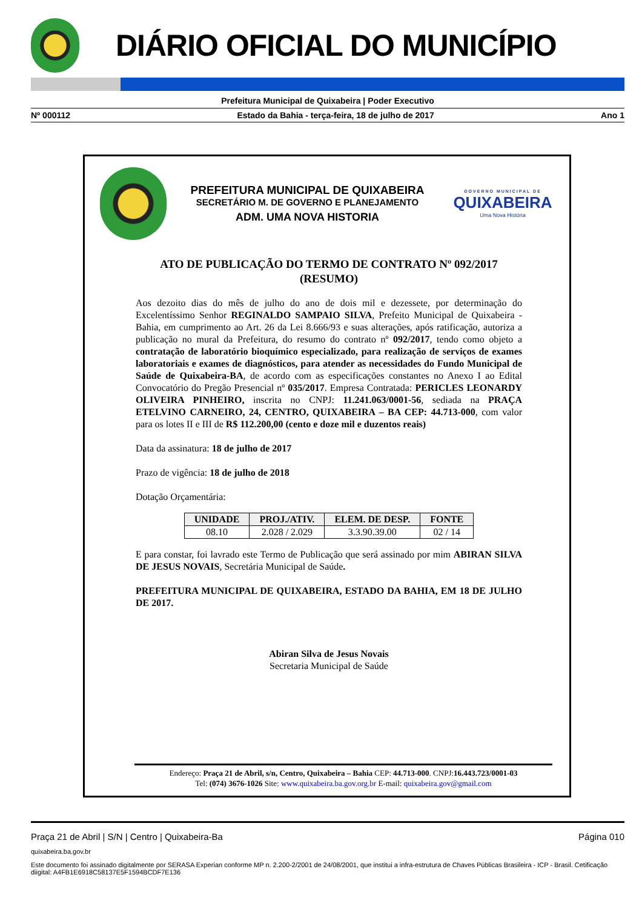DIÁRIO OFICIAL DO MUNICÍPIO
Prefeitura Municipal de Quixabeira | Poder Executivo
Nº 000112 Estado da Bahia - terça-feira, 18 de julho de 2017 Ano 1
PREFEITURA MUNICIPAL DE QUIXABEIRA
SECRETÁRIO M. DE GOVERNO E PLANEJAMENTO
ADM. UMA NOVA HISTORIA
GOVERNO MUNICIPAL DE
QUIXABEIRA
Uma Nova História
ATO DE PUBLICAÇÃO DO TERMO DE CONTRATO Nº 092/2017
(RESUMO)
Aos dezoito dias do mês de julho do ano de dois mil e dezessete, por determinação do Excelentíssimo Senhor REGINALDO SAMPAIO SILVA, Prefeito Municipal de Quixabeira - Bahia, em cumprimento ao Art. 26 da Lei 8.666/93 e suas alterações, após ratificação, autoriza a publicação no mural da Prefeitura, do resumo do contrato nº 092/2017, tendo como objeto a contratação de laboratório bioquímico especializado, para realização de serviços de exames laboratoriais e exames de diagnósticos, para atender as necessidades do Fundo Municipal de Saúde de Quixabeira-BA, de acordo com as especificações constantes no Anexo I ao Edital Convocatório do Pregão Presencial nº 035/2017. Empresa Contratada: PERICLES LEONARDY OLIVEIRA PINHEIRO, inscrita no CNPJ: 11.241.063/0001-56, sediada na PRAÇA ETELVINO CARNEIRO, 24, CENTRO, QUIXABEIRA – BA CEP: 44.713-000, com valor para os lotes II e III de R$ 112.200,00 (cento e doze mil e duzentos reais)
Data da assinatura: 18 de julho de 2017
Prazo de vigência: 18 de julho de 2018
Dotação Orçamentária:
| UNIDADE | PROJ./ATIV. | ELEM. DE DESP. | FONTE |
| --- | --- | --- | --- |
| 08.10 | 2.028 / 2.029 | 3.3.90.39.00 | 02 / 14 |
E para constar, foi lavrado este Termo de Publicação que será assinado por mim ABIRAN SILVA DE JESUS NOVAIS, Secretária Municipal de Saúde.
PREFEITURA MUNICIPAL DE QUIXABEIRA, ESTADO DA BAHIA, EM 18 DE JULHO DE 2017.
Abiran Silva de Jesus Novais
Secretaria Municipal de Saúde
Endereço: Praça 21 de Abril, s/n, Centro, Quixabeira – Bahia CEP: 44.713-000. CNPJ:16.443.723/0001-03
Tel: (074) 3676-1026 Site: www.quixabeira.ba.gov.org.br E-mail: quixabeira.gov@gmail.com
Praça 21 de Abril | S/N | Centro | Quixabeira-Ba Página 010
quixabeira.ba.gov.br
Este documento foi assinado digitalmente por SERASA Experian conforme MP n. 2.200-2/2001 de 24/08/2001, que institui a infra-estrutura de Chaves Públicas Brasileira - ICP - Brasil. Cetificação diigital: A4FB1E6918C58137E5F1594BCDF7E136